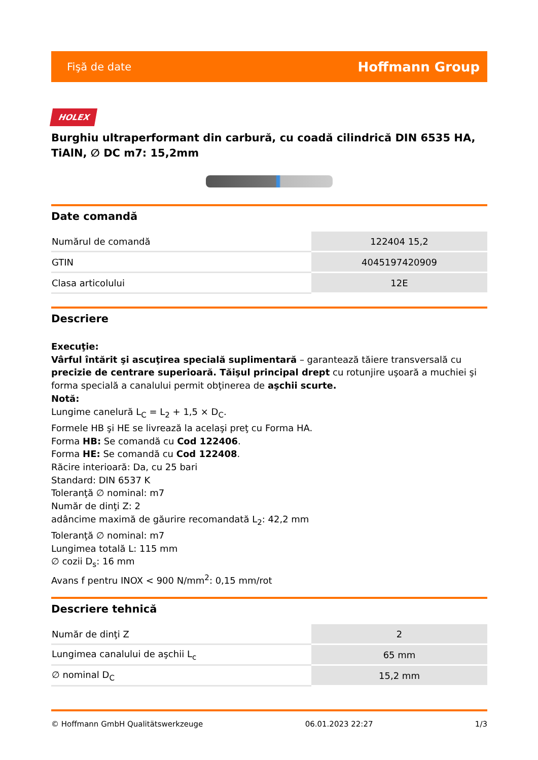Fişă de date Hoffmann Group
HOLEX
Burghiu ultraperformant din carbură, cu coadă cilindrică DIN 6535 HA, TiAlN, ∅ DC m7: 15,2mm
Date comandă
| Numărul de comandă | 122404 15,2 |
| GTIN | 4045197420909 |
| Clasa articolului | 12E |
Descriere
Execuţie:
Vârful întărit şi ascuţirea specială suplimentară – garantează tăiere transversală cu precizie de centrare superioară. Tăişul principal drept cu rotunjire uşoară a muchiei şi forma specială a canalului permit obţinerea de aşchii scurte.
Notă:
Lungime canelură L<sub>C</sub> = L<sub>2</sub> + 1,5 × D<sub>C</sub>.
Formele HB şi HE se livrează la acelaşi preţ cu Forma HA.
Forma HB: Se comandă cu Cod 122406.
Forma HE: Se comandă cu Cod 122408.
Răcire interioară: Da, cu 25 bari
Standard: DIN 6537 K
Toleranţă ∅ nominal: m7
Număr de dinţi Z: 2
adâncime maximă de găurire recomandată L<sub>2</sub>: 42,2 mm
Toleranţă ∅ nominal: m7
Lungimea totală L: 115 mm
∅ cozii D<sub>s</sub>: 16 mm
Avans f pentru INOX < 900 N/mm<sup>2</sup>: 0,15 mm/rot
Descriere tehnică
| Număr de dinţi Z | 2 |
| Lungimea canalului de aşchii L<sub>c</sub> | 65 mm |
| ∅ nominal D<sub>C</sub> | 15,2 mm |
© Hoffmann GmbH Qualitätswerkzeuge 06.01.2023 22:27 1/3